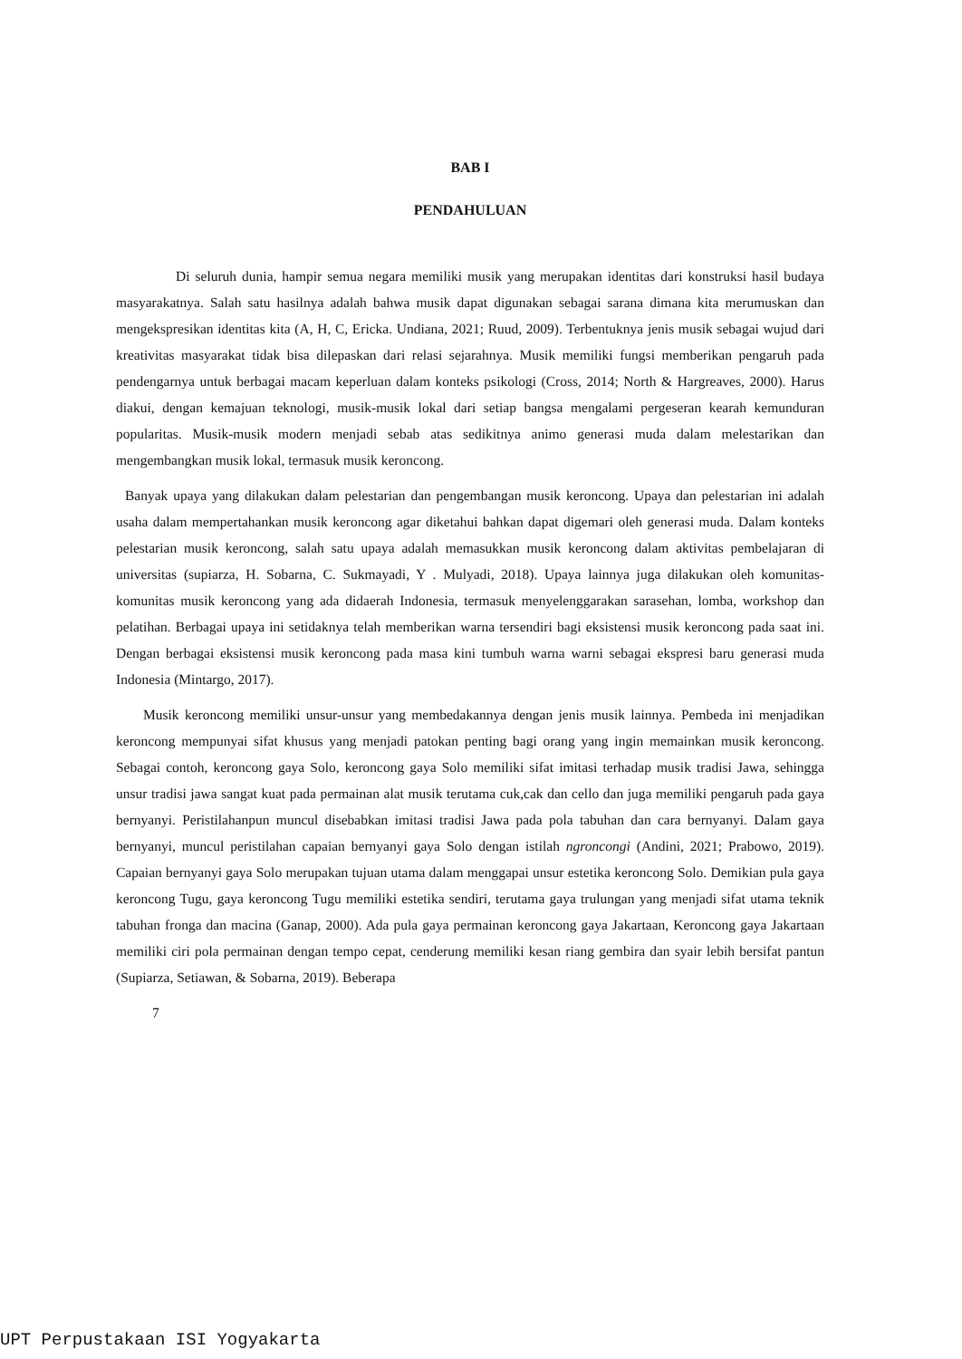BAB I
PENDAHULUAN
Di seluruh dunia, hampir semua negara memiliki musik yang merupakan identitas dari konstruksi hasil budaya masyarakatnya. Salah satu hasilnya adalah bahwa musik dapat digunakan sebagai sarana dimana kita merumuskan dan mengekspresikan identitas kita (A, H, C, Ericka. Undiana, 2021; Ruud, 2009). Terbentuknya jenis musik sebagai wujud dari kreativitas masyarakat tidak bisa dilepaskan dari relasi sejarahnya. Musik memiliki fungsi memberikan pengaruh pada pendengarnya untuk berbagai macam keperluan dalam konteks psikologi (Cross, 2014; North & Hargreaves, 2000). Harus diakui, dengan kemajuan teknologi, musik-musik lokal dari setiap bangsa mengalami pergeseran kearah kemunduran popularitas. Musik-musik modern menjadi sebab atas sedikitnya animo generasi muda dalam melestarikan dan mengembangkan musik lokal, termasuk musik keroncong.
Banyak upaya yang dilakukan dalam pelestarian dan pengembangan musik keroncong. Upaya dan pelestarian ini adalah usaha dalam mempertahankan musik keroncong agar diketahui bahkan dapat digemari oleh generasi muda. Dalam konteks pelestarian musik keroncong, salah satu upaya adalah memasukkan musik keroncong dalam aktivitas pembelajaran di universitas (supiarza, H. Sobarna, C. Sukmayadi, Y . Mulyadi, 2018). Upaya lainnya juga dilakukan oleh komunitas-komunitas musik keroncong yang ada didaerah Indonesia, termasuk menyelenggarakan sarasehan, lomba, workshop dan pelatihan. Berbagai upaya ini setidaknya telah memberikan warna tersendiri bagi eksistensi musik keroncong pada saat ini. Dengan berbagai eksistensi musik keroncong pada masa kini tumbuh warna warni sebagai ekspresi baru generasi muda Indonesia (Mintargo, 2017).
Musik keroncong memiliki unsur-unsur yang membedakannya dengan jenis musik lainnya. Pembeda ini menjadikan keroncong mempunyai sifat khusus yang menjadi patokan penting bagi orang yang ingin memainkan musik keroncong. Sebagai contoh, keroncong gaya Solo, keroncong gaya Solo memiliki sifat imitasi terhadap musik tradisi Jawa, sehingga unsur tradisi jawa sangat kuat pada permainan alat musik terutama cuk,cak dan cello dan juga memiliki pengaruh pada gaya bernyanyi. Peristilahanpun muncul disebabkan imitasi tradisi Jawa pada pola tabuhan dan cara bernyanyi. Dalam gaya bernyanyi, muncul peristilahan capaian bernyanyi gaya Solo dengan istilah ngroncongi (Andini, 2021; Prabowo, 2019). Capaian bernyanyi gaya Solo merupakan tujuan utama dalam menggapai unsur estetika keroncong Solo. Demikian pula gaya keroncong Tugu, gaya keroncong Tugu memiliki estetika sendiri, terutama gaya trulungan yang menjadi sifat utama teknik tabuhan fronga dan macina (Ganap, 2000). Ada pula gaya permainan keroncong gaya Jakartaan, Keroncong gaya Jakartaan memiliki ciri pola permainan dengan tempo cepat, cenderung memiliki kesan riang gembira dan syair lebih bersifat pantun (Supiarza, Setiawan, & Sobarna, 2019). Beberapa
7
UPT Perpustakaan ISI Yogyakarta